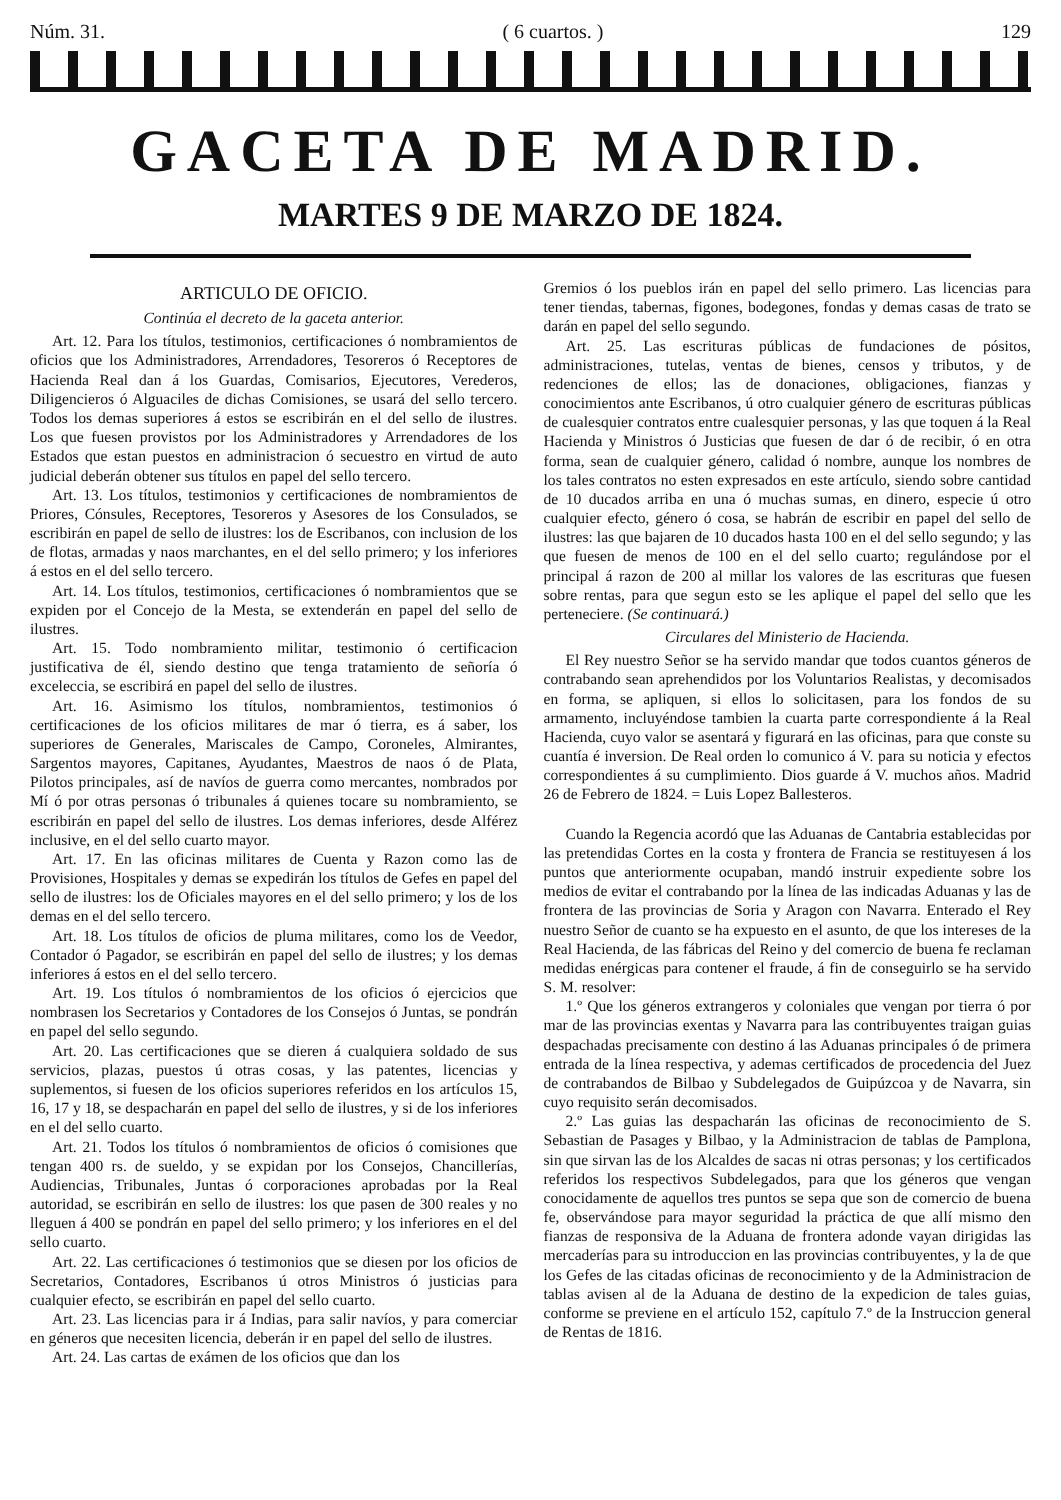Núm. 31. ( 6 cuartos. ) 129
GACETA DE MADRID.
MARTES 9 DE MARZO DE 1824.
ARTICULO DE OFICIO.
Continúa el decreto de la gaceta anterior.
Art. 12. Para los títulos, testimonios, certificaciones ó nombramientos de oficios que los Administradores, Arrendadores, Tesoreros ó Receptores de Hacienda Real dan á los Guardas, Comisarios, Ejecutores, Verederos, Diligencieros ó Alguaciles de dichas Comisiones, se usará del sello tercero. Todos los demas superiores á estos se escribirán en el del sello de ilustres. Los que fuesen provistos por los Administradores y Arrendadores de los Estados que estan puestos en administracion ó secuestro en virtud de auto judicial deberán obtener sus títulos en papel del sello tercero.
Art. 13. Los títulos, testimonios y certificaciones de nombramientos de Priores, Cónsules, Receptores, Tesoreros y Asesores de los Consulados, se escribirán en papel de sello de ilustres: los de Escribanos, con inclusion de los de flotas, armadas y naos marchantes, en el del sello primero; y los inferiores á estos en el del sello tercero.
Art. 14. Los títulos, testimonios, certificaciones ó nombramientos que se expiden por el Concejo de la Mesta, se extenderán en papel del sello de ilustres.
Art. 15. Todo nombramiento militar, testimonio ó certificacion justificativa de él, siendo destino que tenga tratamiento de señoría ó exceleccia, se escribirá en papel del sello de ilustres.
Art. 16. Asimismo los títulos, nombramientos, testimonios ó certificaciones de los oficios militares de mar ó tierra, es á saber, los superiores de Generales, Mariscales de Campo, Coroneles, Almirantes, Sargentos mayores, Capitanes, Ayudantes, Maestros de naos ó de Plata, Pilotos principales, así de navíos de guerra como mercantes, nombrados por Mí ó por otras personas ó tribunales á quienes tocare su nombramiento, se escribirán en papel del sello de ilustres. Los demas inferiores, desde Alférez inclusive, en el del sello cuarto mayor.
Art. 17. En las oficinas militares de Cuenta y Razon como las de Provisiones, Hospitales y demas se expedirán los títulos de Gefes en papel del sello de ilustres: los de Oficiales mayores en el del sello primero; y los de los demas en el del sello tercero.
Art. 18. Los títulos de oficios de pluma militares, como los de Veedor, Contador ó Pagador, se escribirán en papel del sello de ilustres; y los demas inferiores á estos en el del sello tercero.
Art. 19. Los títulos ó nombramientos de los oficios ó ejercicios que nombrasen los Secretarios y Contadores de los Consejos ó Juntas, se pondrán en papel del sello segundo.
Art. 20. Las certificaciones que se dieren á cualquiera soldado de sus servicios, plazas, puestos ú otras cosas, y las patentes, licencias y suplementos, si fuesen de los oficios superiores referidos en los artículos 15, 16, 17 y 18, se despacharán en papel del sello de ilustres, y si de los inferiores en el del sello cuarto.
Art. 21. Todos los títulos ó nombramientos de oficios ó comisiones que tengan 400 rs. de sueldo, y se expidan por los Consejos, Chancillerías, Audiencias, Tribunales, Juntas ó corporaciones aprobadas por la Real autoridad, se escribirán en sello de ilustres: los que pasen de 300 reales y no lleguen á 400 se pondrán en papel del sello primero; y los inferiores en el del sello cuarto.
Art. 22. Las certificaciones ó testimonios que se diesen por los oficios de Secretarios, Contadores, Escribanos ú otros Ministros ó justicias para cualquier efecto, se escribirán en papel del sello cuarto.
Art. 23. Las licencias para ir á Indias, para salir navíos, y para comerciar en géneros que necesiten licencia, deberán ir en papel del sello de ilustres.
Art. 24. Las cartas de exámen de los oficios que dan los
Gremios ó los pueblos irán en papel del sello primero. Las licencias para tener tiendas, tabernas, figones, bodegones, fondas y demas casas de trato se darán en papel del sello segundo.
Art. 25. Las escrituras públicas de fundaciones de pósitos, administraciones, tutelas, ventas de bienes, censos y tributos, y de redenciones de ellos; las de donaciones, obligaciones, fianzas y conocimientos ante Escribanos, ú otro cualquier género de escrituras públicas de cualesquier contratos entre cualesquier personas, y las que toquen á la Real Hacienda y Ministros ó Justicias que fuesen de dar ó de recibir, ó en otra forma, sean de cualquier género, calidad ó nombre, aunque los nombres de los tales contratos no esten expresados en este artículo, siendo sobre cantidad de 10 ducados arriba en una ó muchas sumas, en dinero, especie ú otro cualquier efecto, género ó cosa, se habrán de escribir en papel del sello de ilustres: las que bajaren de 10 ducados hasta 100 en el del sello segundo; y las que fuesen de menos de 100 en el del sello cuarto; regulándose por el principal á razon de 200 al millar los valores de las escrituras que fuesen sobre rentas, para que segun esto se les aplique el papel del sello que les perteneciere. (Se continuará.)
Circulares del Ministerio de Hacienda.
El Rey nuestro Señor se ha servido mandar que todos cuantos géneros de contrabando sean aprehendidos por los Voluntarios Realistas, y decomisados en forma, se apliquen, si ellos lo solicitasen, para los fondos de su armamento, incluyéndose tambien la cuarta parte correspondiente á la Real Hacienda, cuyo valor se asentará y figurará en las oficinas, para que conste su cuantía é inversion. De Real orden lo comunico á V. para su noticia y efectos correspondientes á su cumplimiento. Dios guarde á V. muchos años. Madrid 26 de Febrero de 1824. = Luis Lopez Ballesteros.
Cuando la Regencia acordó que las Aduanas de Cantabria establecidas por las pretendidas Cortes en la costa y frontera de Francia se restituyesen á los puntos que anteriormente ocupaban, mandó instruir expediente sobre los medios de evitar el contrabando por la línea de las indicadas Aduanas y las de frontera de las provincias de Soria y Aragon con Navarra. Enterado el Rey nuestro Señor de cuanto se ha expuesto en el asunto, de que los intereses de la Real Hacienda, de las fábricas del Reino y del comercio de buena fe reclaman medidas enérgicas para contener el fraude, á fin de conseguirlo se ha servido S. M. resolver:
1.º Que los géneros extrangeros y coloniales que vengan por tierra ó por mar de las provincias exentas y Navarra para las contribuyentes traigan guias despachadas precisamente con destino á las Aduanas principales ó de primera entrada de la línea respectiva, y ademas certificados de procedencia del Juez de contrabandos de Bilbao y Subdelegados de Guipúzcoa y de Navarra, sin cuyo requisito serán decomisados.
2.º Las guias las despacharán las oficinas de reconocimiento de S. Sebastian de Pasages y Bilbao, y la Administracion de tablas de Pamplona, sin que sirvan las de los Alcaldes de sacas ni otras personas; y los certificados referidos los respectivos Subdelegados, para que los géneros que vengan conocidamente de aquellos tres puntos se sepa que son de comercio de buena fe, observándose para mayor seguridad la práctica de que allí mismo den fianzas de responsiva de la Aduana de frontera adonde vayan dirigidas las mercaderías para su introduccion en las provincias contribuyentes, y la de que los Gefes de las citadas oficinas de reconocimiento y de la Administracion de tablas avisen al de la Aduana de destino de la expedicion de tales guias, conforme se previene en el artículo 152, capítulo 7.º de la Instruccion general de Rentas de 1816.